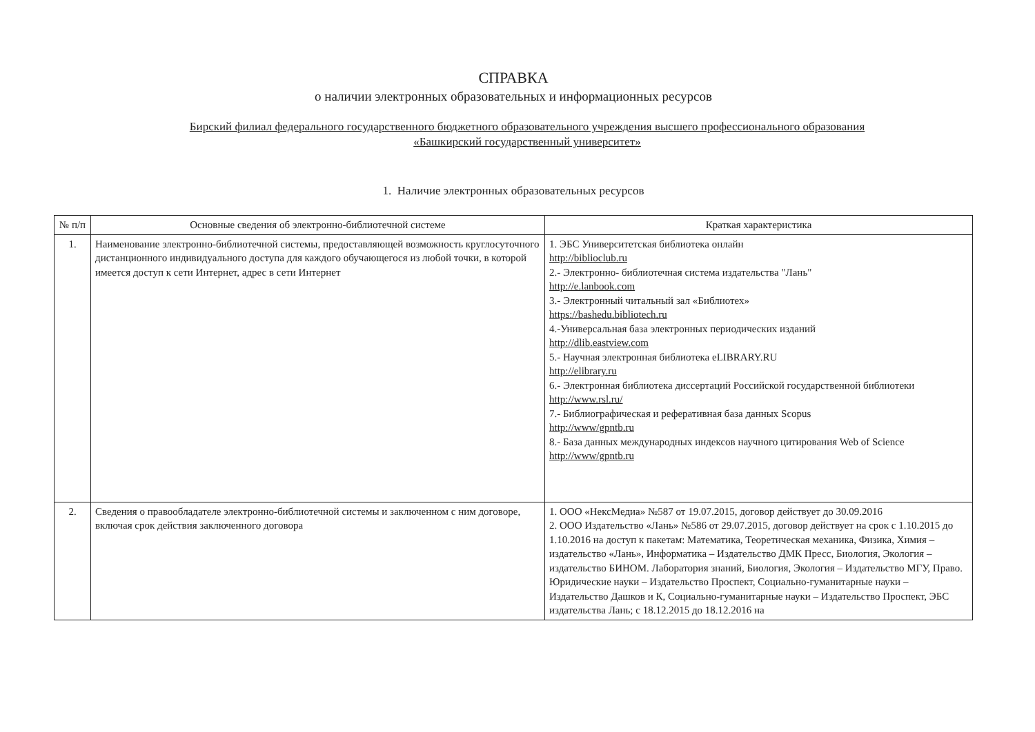СПРАВКА
о наличии электронных образовательных и информационных ресурсов
Бирский филиал федерального государственного бюджетного образовательного учреждения высшего профессионального образования
«Башкирский государственный университет»
1. Наличие электронных образовательных ресурсов
| № п/п | Основные сведения об электронно-библиотечной системе | Краткая характеристика |
| --- | --- | --- |
| 1. | Наименование электронно-библиотечной системы, предоставляющей возможность круглосуточного дистанционного индивидуального доступа для каждого обучающегося из любой точки, в которой имеется доступ к сети Интернет, адрес в сети Интернет | 1. ЭБС Университетская библиотека онлайн http://biblioclub.ru 2.- Электронно- библиотечная система издательства "Лань" http://e.lanbook.com 3.- Электронный читальный зал «Библиотех» https://bashedu.bibliotech.ru 4.-Универсальная база электронных периодических изданий http://dlib.eastview.com 5.- Научная электронная библиотека eLIBRARY.RU http://elibrary.ru 6.- Электронная библиотека диссертаций Российской государственной библиотеки http://www.rsl.ru/ 7.- Библиографическая и реферативная база данных Scopus http://www/gpntb.ru 8.- База данных международных индексов научного цитирования Web of Science http://www/gpntb.ru |
| 2. | Сведения о правообладателе электронно-библиотечной системы и заключенном с ним договоре, включая срок действия заключенного договора | 1. ООО «НексМедиа» №587 от 19.07.2015, договор действует до 30.09.2016 2. ООО Издательство «Лань» №586 от 29.07.2015, договор действует на срок с 1.10.2015 до 1.10.2016 на доступ к пакетам: Математика, Теоретическая механика, Физика, Химия – издательство «Лань», Информатика – Издательство ДМК Пресс, Биология, Экология – издательство БИНОМ. Лаборатория знаний, Биология, Экология – Издательство МГУ, Право. Юридические науки – Издательство Проспект, Социально-гуманитарные науки – Издательство Дашков и К, Социально-гуманитарные науки – Издательство Проспект, ЭБС издательства Лань; с 18.12.2015 до 18.12.2016 на |